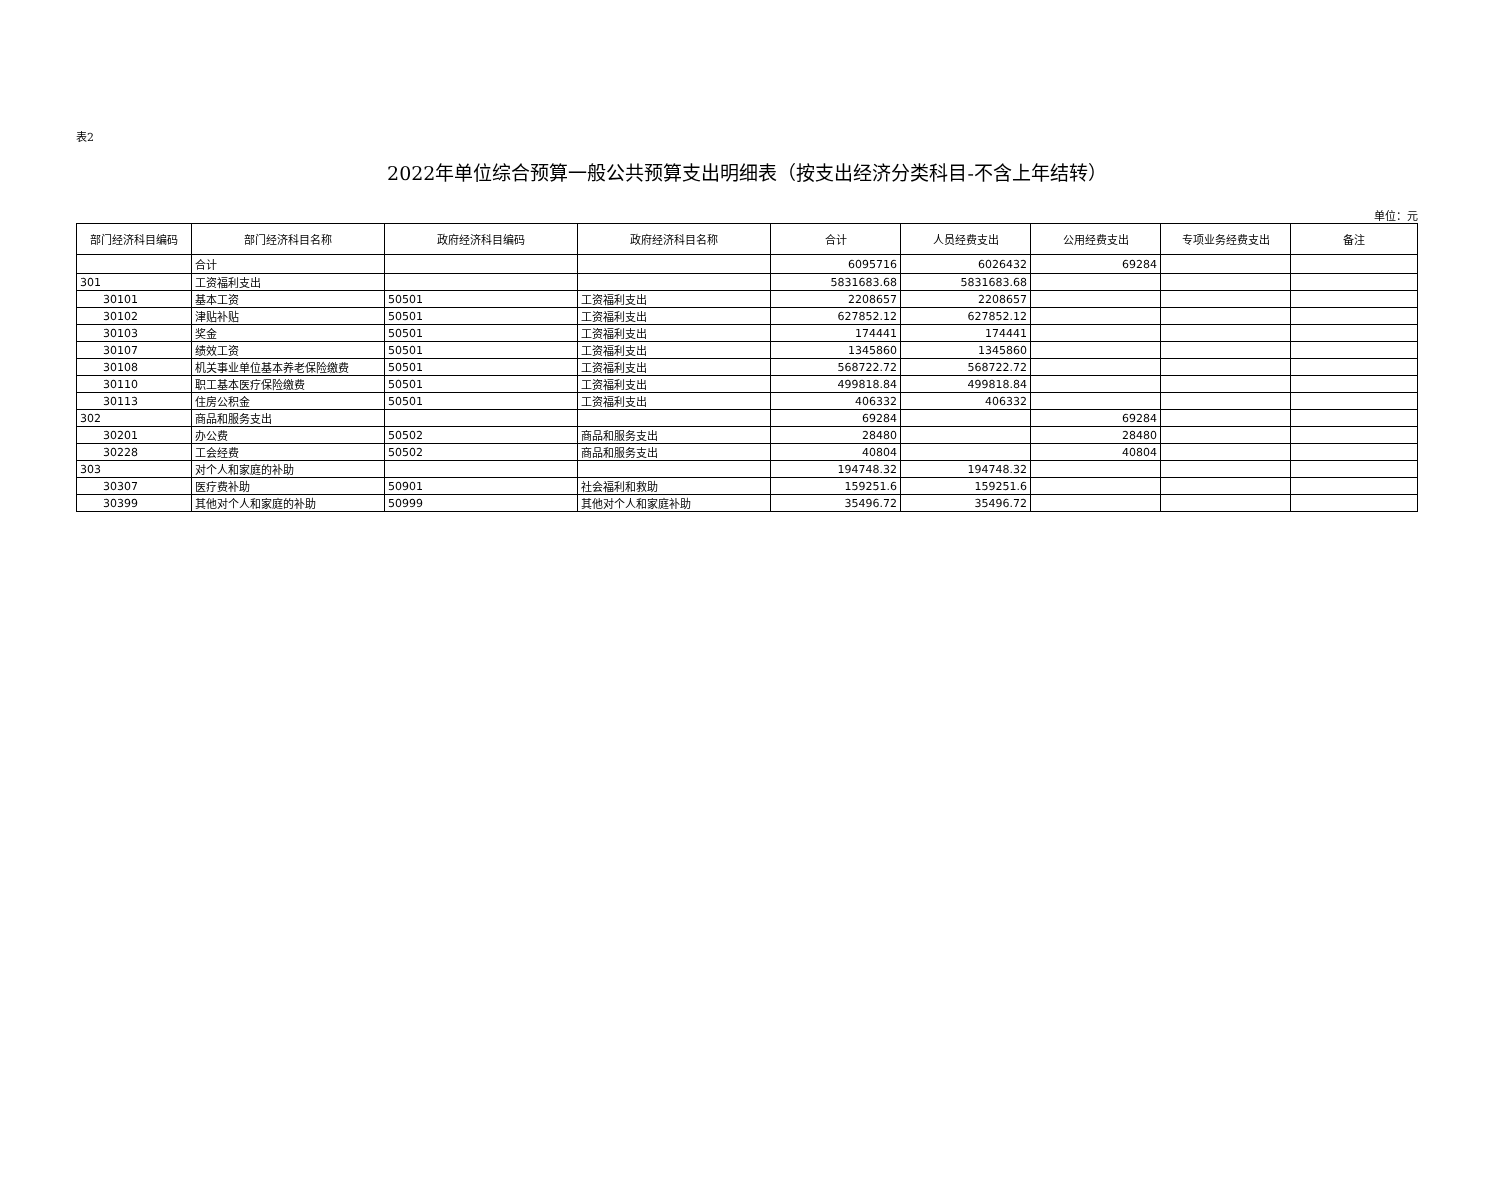表2
2022年单位综合预算一般公共预算支出明细表（按支出经济分类科目-不含上年结转）
单位：元
| 部门经济科目编码 | 部门经济科目名称 | 政府经济科目编码 | 政府经济科目名称 | 合计 | 人员经费支出 | 公用经费支出 | 专项业务经费支出 | 备注 |
| --- | --- | --- | --- | --- | --- | --- | --- | --- |
| | 合计 | | | 6095716 | 6026432 | 69284 | | |
| 301 | 工资福利支出 | | | 5831683.68 | 5831683.68 | | | |
| 30101 | 基本工资 | 50501 | 工资福利支出 | 2208657 | 2208657 | | | |
| 30102 | 津贴补贴 | 50501 | 工资福利支出 | 627852.12 | 627852.12 | | | |
| 30103 | 奖金 | 50501 | 工资福利支出 | 174441 | 174441 | | | |
| 30107 | 绩效工资 | 50501 | 工资福利支出 | 1345860 | 1345860 | | | |
| 30108 | 机关事业单位基本养老保险缴费 | 50501 | 工资福利支出 | 568722.72 | 568722.72 | | | |
| 30110 | 职工基本医疗保险缴费 | 50501 | 工资福利支出 | 499818.84 | 499818.84 | | | |
| 30113 | 住房公积金 | 50501 | 工资福利支出 | 406332 | 406332 | | | |
| 302 | 商品和服务支出 | | | 69284 | | 69284 | | |
| 30201 | 办公费 | 50502 | 商品和服务支出 | 28480 | | 28480 | | |
| 30228 | 工会经费 | 50502 | 商品和服务支出 | 40804 | | 40804 | | |
| 303 | 对个人和家庭的补助 | | | 194748.32 | 194748.32 | | | |
| 30307 | 医疗费补助 | 50901 | 社会福利和救助 | 159251.6 | 159251.6 | | | |
| 30399 | 其他对个人和家庭的补助 | 50999 | 其他对个人和家庭补助 | 35496.72 | 35496.72 | | | |